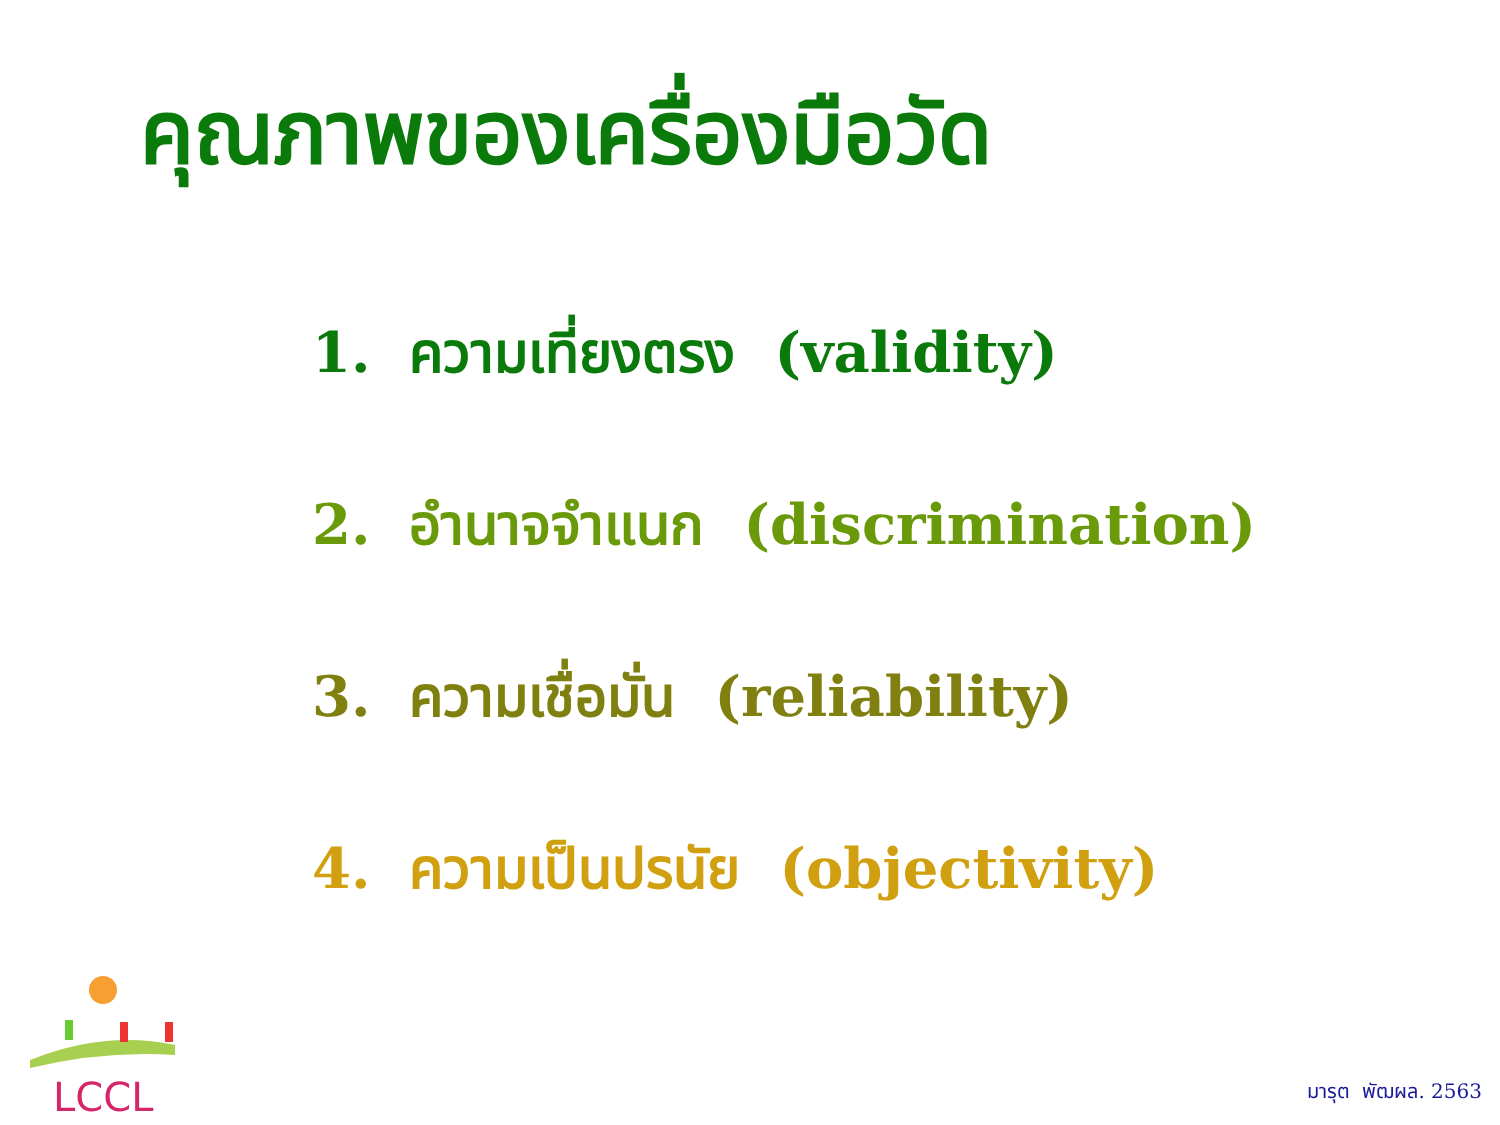คุณภาพของเครื่องมือวัด
1. ความเที่ยงตรง (validity)
2. อำนาจจำแนก (discrimination)
3. ความเชื่อมั่น (reliability)
4. ความเป็นปรนัย (objectivity)
LCCL
มารุต พัฒผล. 2563